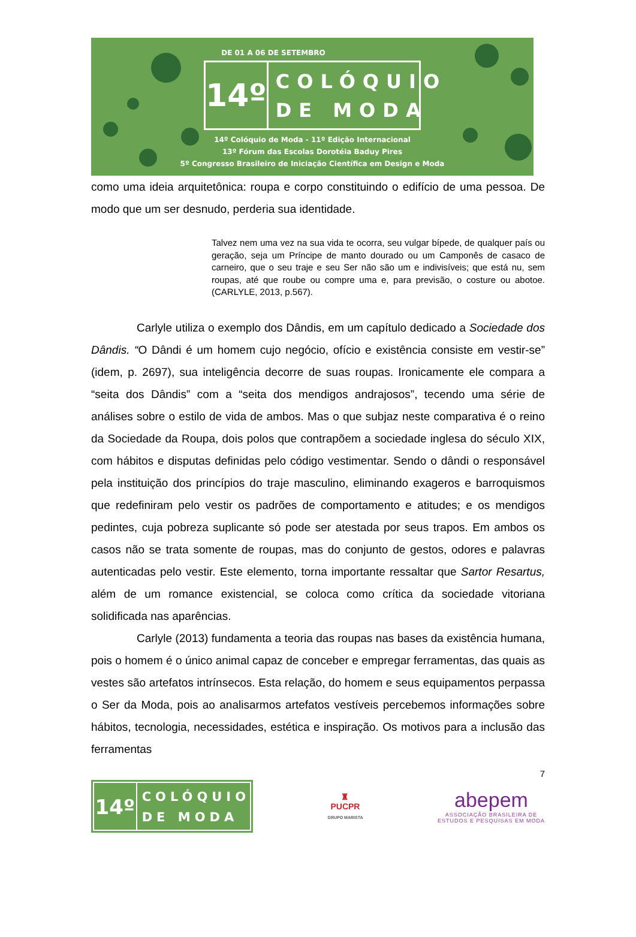DE 01 A 06 DE SETEMBRO
14º
COLÓQUIO
DE MODA
14º Colóquio de Moda - 11º Edição Internacional
13º Fórum das Escolas Dorotéia Baduy Pires
5º Congresso Brasileiro de Iniciação Científica em Design e Moda
como uma ideia arquitetônica: roupa e corpo constituindo o edifício de uma pessoa. De modo que um ser desnudo, perderia sua identidade.
Talvez nem uma vez na sua vida te ocorra, seu vulgar bípede, de qualquer país ou geração, seja um Príncipe de manto dourado ou um Camponês de casaco de carneiro, que o seu traje e seu Ser não são um e indivisíveis; que está nu, sem roupas, até que roube ou compre uma e, para previsão, o costure ou abotoe. (CARLYLE, 2013, p.567).
Carlyle utiliza o exemplo dos Dândis, em um capítulo dedicado a Sociedade dos Dândis. “O Dândi é um homem cujo negócio, ofício e existência consiste em vestir-se” (idem, p. 2697), sua inteligência decorre de suas roupas. Ironicamente ele compara a “seita dos Dândis” com a “seita dos mendigos andrajosos”, tecendo uma série de análises sobre o estilo de vida de ambos. Mas o que subjaz neste comparativa é o reino da Sociedade da Roupa, dois polos que contrapõem a sociedade inglesa do século XIX, com hábitos e disputas definidas pelo código vestimentar. Sendo o dândi o responsável pela instituição dos princípios do traje masculino, eliminando exageros e barroquismos que redefiniram pelo vestir os padrões de comportamento e atitudes; e os mendigos pedintes, cuja pobreza suplicante só pode ser atestada por seus trapos. Em ambos os casos não se trata somente de roupas, mas do conjunto de gestos, odores e palavras autenticadas pelo vestir. Este elemento, torna importante ressaltar que Sartor Resartus, além de um romance existencial, se coloca como crítica da sociedade vitoriana solidificada nas aparências.
Carlyle (2013) fundamenta a teoria das roupas nas bases da existência humana, pois o homem é o único animal capaz de conceber e empregar ferramentas, das quais as vestes são artefatos intrínsecos. Esta relação, do homem e seus equipamentos perpassa o Ser da Moda, pois ao analisarmos artefatos vestíveis percebemos informações sobre hábitos, tecnologia, necessidades, estética e inspiração. Os motivos para a inclusão das ferramentas
7
14º
COLÓQUIO
DE MODA
♜
PUCPR
GRUPO MARISTA
abepem
ASSOCIAÇÃO BRASILEIRA DE
ESTUDOS E PESQUISAS EM MODA